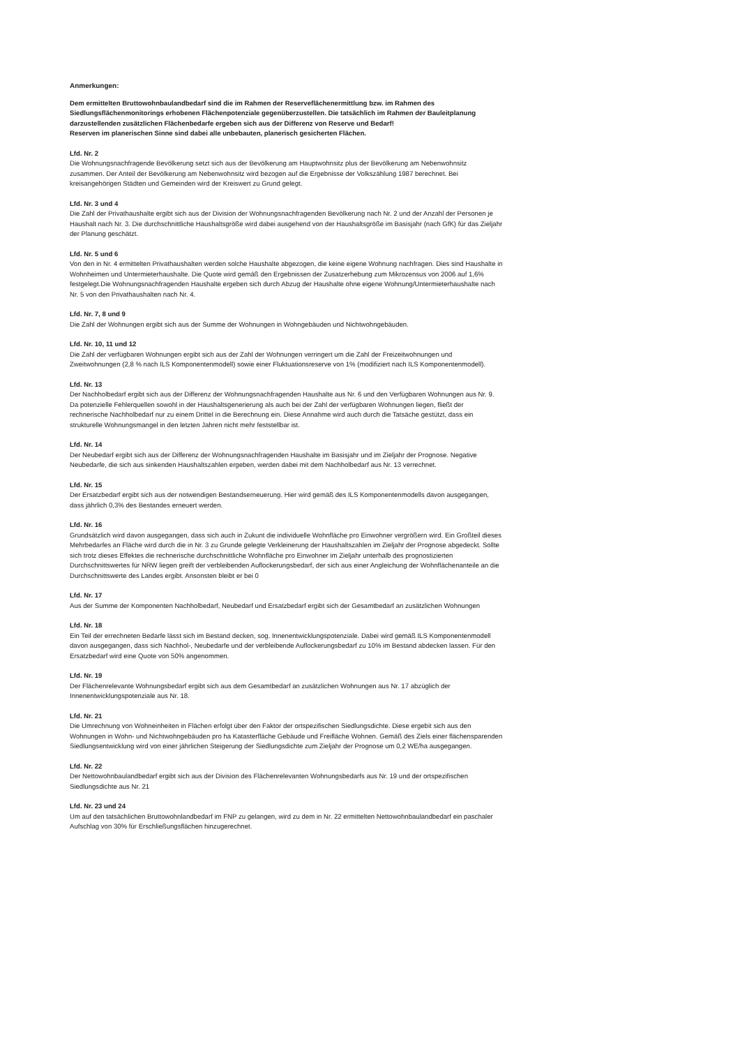Anmerkungen:
Dem ermittelten Bruttowohnbaulandbedarf sind die im Rahmen der Reserveflächenermittlung bzw. im Rahmen des Siedlungsflächenmonitorings erhobenen Flächenpotenziale gegenüberzustellen. Die tatsächlich im Rahmen der Bauleitplanung darzustellenden zusätzlichen Flächenbedarfe ergeben sich aus der Differenz von Reserve und Bedarf!
Reserven im planerischen Sinne sind dabei alle unbebauten, planerisch gesicherten Flächen.
Lfd. Nr. 2
Die Wohnungsnachfragende Bevölkerung setzt sich aus der Bevölkerung am Hauptwohnsitz plus der Bevölkerung am Nebenwohnsitz zusammen. Der Anteil der Bevölkerung am Nebenwohnsitz wird bezogen auf die Ergebnisse der Volkszählung 1987 berechnet. Bei kreisangehörigen Städten und Gemeinden wird der Kreiswert zu Grund gelegt.
Lfd. Nr. 3 und 4
Die Zahl der Privathaushalte ergibt sich aus der Division der Wohnungsnachfragenden Bevölkerung nach Nr. 2 und der Anzahl der Personen je Haushalt nach Nr. 3. Die durchschnittliche Haushaltsgröße wird dabei ausgehend von der Haushaltsgröße im Basisjahr (nach GfK) für das Zieljahr der Planung geschätzt.
Lfd. Nr. 5 und 6
Von den in Nr. 4 ermittelten Privathaushalten werden solche Haushalte abgezogen, die keine eigene Wohnung nachfragen. Dies sind Haushalte in Wohnheimen und Untermieterhaushalte. Die Quote wird gemäß den Ergebnissen der Zusatzerhebung zum Mikrozensus von 2006 auf 1,6% festgelegt.Die Wohnungsnachfragenden Haushalte ergeben sich durch Abzug der Haushalte ohne eigene Wohnung/Untermieterhaushalte nach Nr. 5 von den Privathaushalten nach Nr. 4.
Lfd. Nr. 7, 8 und 9
Die Zahl der Wohnungen ergibt sich aus der Summe der Wohnungen in Wohngebäuden und Nichtwohngebäuden.
Lfd. Nr. 10, 11 und 12
Die Zahl der verfügbaren Wohnungen ergibt sich aus der Zahl der Wohnungen verringert um die Zahl der Freizeitwohnungen und Zweitwohnungen (2,8 % nach ILS Komponentenmodell) sowie einer Fluktuationsreserve von 1% (modifiziert nach ILS Komponentenmodell).
Lfd. Nr. 13
Der Nachholbedarf ergibt sich aus der Differenz der Wohnungsnachfragenden Haushalte aus Nr. 6 und den Verfügbaren Wohnungen aus Nr. 9. Da potenzielle Fehlerquellen sowohl in der Haushaltsgenerierung als auch bei der Zahl der verfügbaren Wohnungen liegen, fließt der rechnerische Nachholbedarf nur zu einem Drittel in die Berechnung ein. Diese Annahme wird auch durch die Tatsäche gestützt, dass ein strukturelle Wohnungsmangel in den letzten Jahren nicht mehr feststellbar ist.
Lfd. Nr. 14
Der Neubedarf ergibt sich aus der Differenz der Wohnungsnachfragenden Haushalte im Basisjahr und im Zieljahr der Prognose. Negative Neubedarfe, die sich aus sinkenden Haushaltszahlen ergeben, werden dabei mit dem Nachholbedarf aus Nr. 13 verrechnet.
Lfd. Nr. 15
Der Ersatzbedarf ergibt sich aus der notwendigen Bestandserneuerung. Hier wird gemäß des ILS Komponentenmodells davon ausgegangen, dass jährlich 0,3% des Bestandes erneuert werden.
Lfd. Nr. 16
Grundsätzlich wird davon ausgegangen, dass sich auch in Zukunt die individuelle Wohnfläche pro Einwohner vergrößern wird. Ein Großteil dieses Mehrbedarfes an Fläche wird durch die in Nr. 3 zu Grunde gelegte Verkleinerung der Haushaltszahlen im Zieljahr der Prognose abgedeckt. Sollte sich trotz dieses Effektes die rechnerische durchschnittliche Wohnfläche pro Einwohner im Zieljahr unterhalb des prognostizierten Durchschnittswertes für NRW liegen greift der verbleibenden Auflockerungsbedarf, der sich aus einer Angleichung der Wohnflächenanteile an die Durchschnittswerte des Landes ergibt. Ansonsten bleibt er bei 0
Lfd. Nr. 17
Aus der Summe der Komponenten Nachholbedarf, Neubedarf und Ersatzbedarf ergibt sich der Gesamtbedarf an zusätzlichen Wohnungen
Lfd. Nr. 18
Ein Teil der errechneten Bedarfe lässt sich im Bestand decken, sog. Innenentwicklungspotenziale. Dabei wird gemäß ILS Komponentenmodell davon ausgegangen, dass sich Nachhol-, Neubedarfe und der verbleibende Auflockerungsbedarf zu 10% im Bestand abdecken lassen. Für den Ersatzbedarf wird eine Quote von 50% angenommen.
Lfd. Nr. 19
Der Flächenrelevante Wohnungsbedarf ergibt sich aus dem Gesamtbedarf an zusätzlichen Wohnungen aus Nr. 17 abzüglich der Innenentwicklungspotenziale aus Nr. 18.
Lfd. Nr. 21
Die Umrechnung von Wohneinheiten in Flächen erfolgt über den Faktor der ortspezifischen Siedlungsdichte. Diese ergebit sich aus den Wohnungen in Wohn- und Nichtwohngebäuden pro ha Katasterfläche Gebäude und Freifläche Wohnen. Gemäß des Ziels einer flächensparenden Siedlungsentwicklung wird von einer jährlichen Steigerung der Siedlungsdichte zum Zieljahr der Prognose um 0,2 WE/ha ausgegangen.
Lfd. Nr. 22
Der Nettowohnbaulandbedarf ergibt sich aus der Division des Flächenrelevanten Wohnungsbedarfs aus Nr. 19 und der ortspezifischen Siedlungsdichte aus Nr. 21
Lfd. Nr. 23 und 24
Um auf den tatsächlichen Bruttowohnlandbedarf im FNP zu gelangen, wird zu dem in Nr. 22 ermittelten Nettowohnbaulandbedarf ein paschaler Aufschlag von 30% für Erschließungsflächen hinzugerechnet.